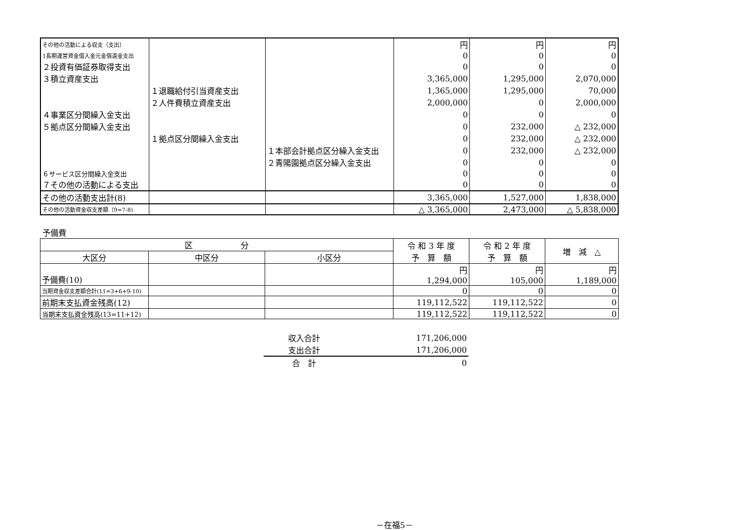| その他の活動による収支（支出） | | | 円 | 円 | 円 |
| 1長期運営資金借入金元金償還金支出 | | | 0 | 0 | 0 |
| ２投資有価証券取得支出 | | | 0 | 0 | 0 |
| ３積立資産支出 | | | 3,365,000 | 1,295,000 | 2,070,000 |
| | １退職給付引当資産支出 | | 1,365,000 | 1,295,000 | 70,000 |
| | ２人件費積立資産支出 | | 2,000,000 | 0 | 2,000,000 |
| ４事業区分間繰入金支出 | | | 0 | 0 | 0 |
| ５拠点区分間繰入金支出 | | | 0 | 232,000 | △ 232,000 |
| | １拠点区分間繰入金支出 | | 0 | 232,000 | △ 232,000 |
| | | １本部会計拠点区分繰入金支出 | 0 | 232,000 | △ 232,000 |
| | | ２青陽園拠点区分繰入金支出 | 0 | 0 | 0 |
| ６サービス区分間繰入金支出 | | | 0 | 0 | 0 |
| ７その他の活動による支出 | | | 0 | 0 | 0 |
| その他の活動支出計(8) | | | 3,365,000 | 1,527,000 | 1,838,000 |
| その他の活動資金収支差額（9=7-8) | | | △ 3,365,000 | 2,473,000 | △ 5,838,000 |
予備費
| 区 分 | | | 令 和 3 年 度 予 算 額 | 令 和 2 年 度 予 算 額 | 増 減 △ |
| --- | --- | --- | --- | --- | --- |
| 大区分 | 中区分 | 小区分 | | | |
| 予備費(10) | | | 円 1,294,000 | 円 105,000 | 円 1,189,000 |
| 当期資金収支差額合計(11=3+6+9-10) | | | 0 | 0 | 0 |
| 前期末支払資金残高(12) | | | 119,112,522 | 119,112,522 | 0 |
| 当期末支払資金残高(13=11+12) | | | 119,112,522 | 119,112,522 | 0 |
| 収入合計 | 171,206,000 |
| 支出合計 | 171,206,000 |
| 合 計 | 0 |
－在福5－